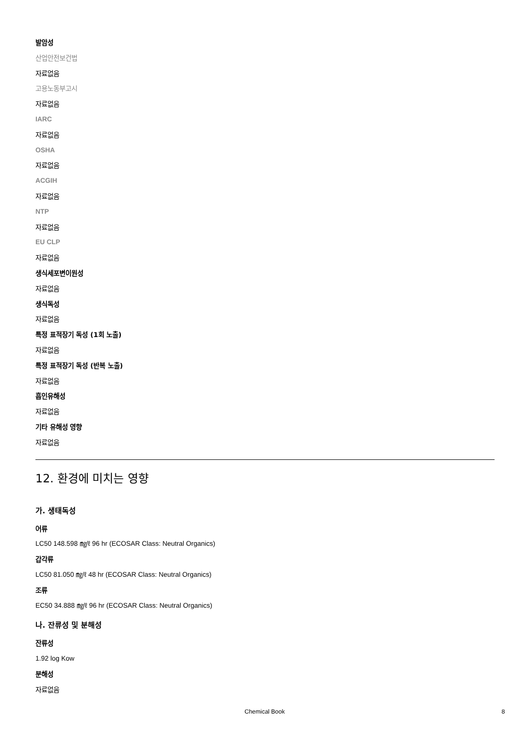발암성
산업안전보건법
자료없음
고용노동부고시
자료없음
IARC
자료없음
OSHA
자료없음
ACGIH
자료없음
NTP
자료없음
EU CLP
자료없음
생식세포변이원성
자료없음
생식독성
자료없음
특정 표적장기 독성 (1회 노출)
자료없음
특정 표적장기 독성 (반복 노출)
자료없음
흡인유해성
자료없음
기타 유해성 영향
자료없음
12. 환경에 미치는 영향
가. 생태독성
어류
LC50 148.598 ㎎/ℓ 96 hr (ECOSAR Class: Neutral Organics)
갑각류
LC50 81.050 ㎎/ℓ 48 hr (ECOSAR Class: Neutral Organics)
조류
EC50 34.888 ㎎/ℓ 96 hr (ECOSAR Class: Neutral Organics)
나. 잔류성 및 분해성
잔류성
1.92 log Kow
분해성
자료없음
Chemical Book 8